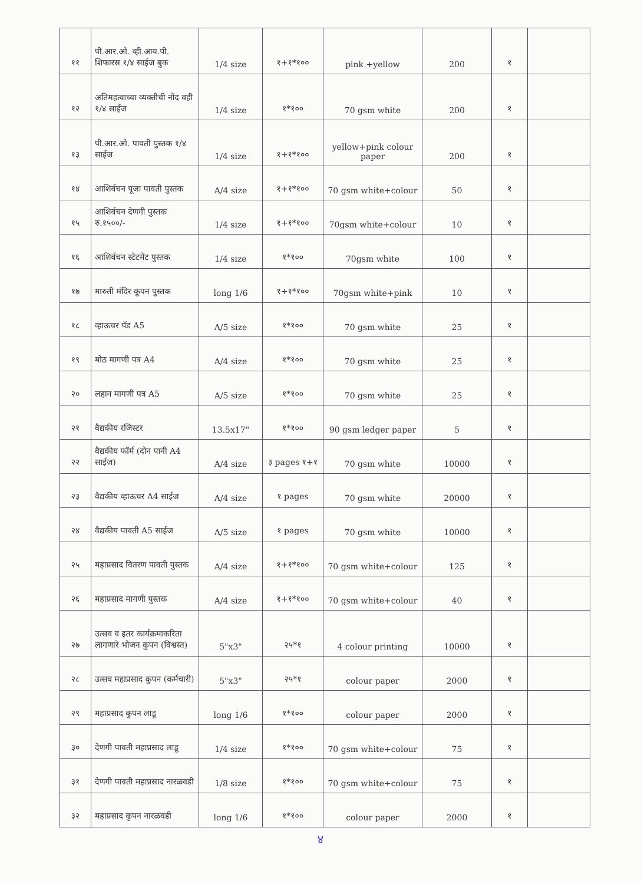| ११ | पी.आर.ओ. व्ही.आय.पी. शिफारस १/४ साईज बुक | 1/4 size | १+१*१०० | pink +yellow | 200 | १ | |
| १२ | अतिमहत्वाच्या व्यक्तीची नोंद वही १/४ साईज | 1/4 size | १*१०० | 70 gsm white | 200 | १ | |
| १३ | पी.आर.ओ. पावती पुस्तक १/४ साईज | 1/4 size | १+१*१०० | yellow+pink colour paper | 200 | १ | |
| १४ | आशिर्वचन पूजा पावती पुस्तक | A/4 size | १+१*१०० | 70 gsm white+colour | 50 | १ | |
| १५ | आशिर्वचन देणगी पुस्तक रु.१५००/- | 1/4 size | १+१*१०० | 70gsm white+colour | 10 | १ | |
| १६ | आशिर्वचन स्टेटमेंट पुस्तक | 1/4 size | १*१०० | 70gsm white | 100 | १ | |
| १७ | मारुती मंदिर कूपन पुस्तक | long 1/6 | १+१*१०० | 70gsm white+pink | 10 | १ | |
| १८ | व्हाऊचर पॅड A5 | A/5 size | १*१०० | 70 gsm white | 25 | १ | |
| १९ | मोठ मागणी पत्र A4 | A/4 size | १*१०० | 70 gsm white | 25 | १ | |
| २० | लहान मागणी पत्र A5 | A/5 size | १*१०० | 70 gsm white | 25 | १ | |
| २१ | वैद्यकीय रजिस्टर | 13.5x17" | १*१०० | 90 gsm ledger paper | 5 | १ | |
| २२ | वैद्यकीय फॉर्म (दोन पानी A4 साईज) | A/4 size | ३ pages १+१ | 70 gsm white | 10000 | १ | |
| २३ | वैद्यकीय व्हाऊचर A4 साईज | A/4 size | १ pages | 70 gsm white | 20000 | १ | |
| २४ | वैद्यकीय पावती A5 साईज | A/5 size | १ pages | 70 gsm white | 10000 | १ | |
| २५ | महाप्रसाद वितरण पावती पुस्तक | A/4 size | १+१*१०० | 70 gsm white+colour | 125 | १ | |
| २६ | महाप्रसाद मागणी पुस्तक | A/4 size | १+१*१०० | 70 gsm white+colour | 40 | १ | |
| २७ | उत्सव व इतर कार्यक्रमाकरिता लागणारे भोजन कुपन (विश्वस्त) | 5"x3" | २५*१ | 4 colour printing | 10000 | १ | |
| २८ | उत्सव महाप्रसाद कुपन (कर्मचारी) | 5"x3" | २५*१ | colour paper | 2000 | १ | |
| २९ | महाप्रसाद कुपन लाडू | long 1/6 | १*१०० | colour paper | 2000 | १ | |
| ३० | देणगी पावती महाप्रसाद लाडू | 1/4 size | १*१०० | 70 gsm white+colour | 75 | १ | |
| ३१ | देणगी पावती महाप्रसाद नारळवडी | 1/8 size | १*१०० | 70 gsm white+colour | 75 | १ | |
| ३२ | महाप्रसाद कुपन नारळवडी | long 1/6 | १*१०० | colour paper | 2000 | १ | |
४